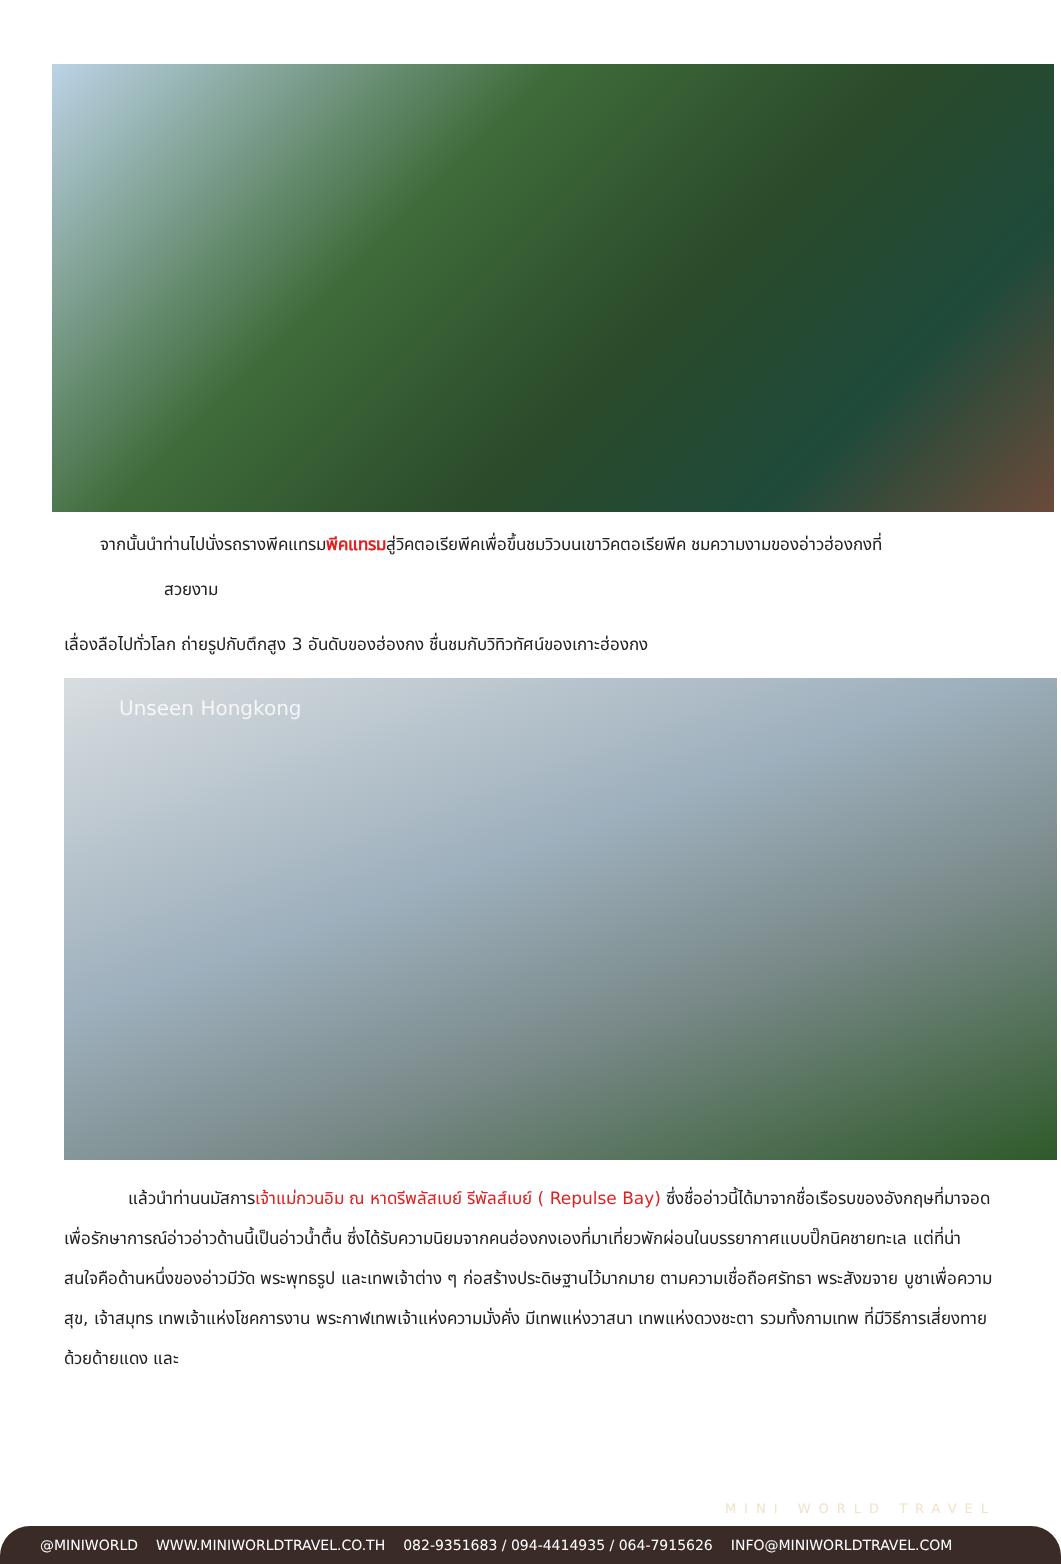จากนั้นนำท่านไปนั่งรถรางพีคแทรมพีคแทรมสู่วิคตอเรียพีคเพื่อขึ้นชมวิวบนเขาวิคตอเรียพีค ชมความงามของอ่าวฮ่องกงที่
สวยงาม
เลื่องลือไปทั่วโลก ถ่ายรูปกับตึกสูง 3 อันดับของฮ่องกง ชื่นชมกับวิทิวทัศน์ของเกาะฮ่องกง
Unseen Hongkong
แล้วนำท่านนมัสการเจ้าแม่กวนอิม ณ หาดรีพลัสเบย์ รีพัลส์เบย์ ( Repulse Bay) ซึ่งชื่ออ่าวนี้ได้มาจากชื่อเรือรบของอังกฤษที่มาจอดเพื่อรักษาการณ์อ่าวอ่าวด้านนี้เป็นอ่าวน้ำตื้น ซึ่งได้รับความนิยมจากคนฮ่องกงเองที่มาเที่ยวพักผ่อนในบรรยากาศแบบปิ๊กนิคชายทะเล แต่ที่น่าสนใจคือด้านหนึ่งของอ่าวมีวัด พระพุทธรูป และเทพเจ้าต่าง ๆ ก่อสร้างประดิษฐานไว้มากมาย ตามความเชื่อถือศรัทธา พระสังฆจาย บูชาเพื่อความสุข, เจ้าสมุทร เทพเจ้าแห่งโชคการงาน พระกาฬเทพเจ้าแห่งความมั่งคั่ง มีเทพแห่งวาสนา เทพแห่งดวงชะตา รวมทั้งกามเทพ ที่มีวิธีการเสี่ยงทายด้วยด้ายแดง และ
MINI WORLD TRAVEL
@MINIWORLD WWW.MINIWORLDTRAVEL.CO.TH 082-9351683 / 094-4414935 / 064-7915626 INFO@MINIWORLDTRAVEL.COM